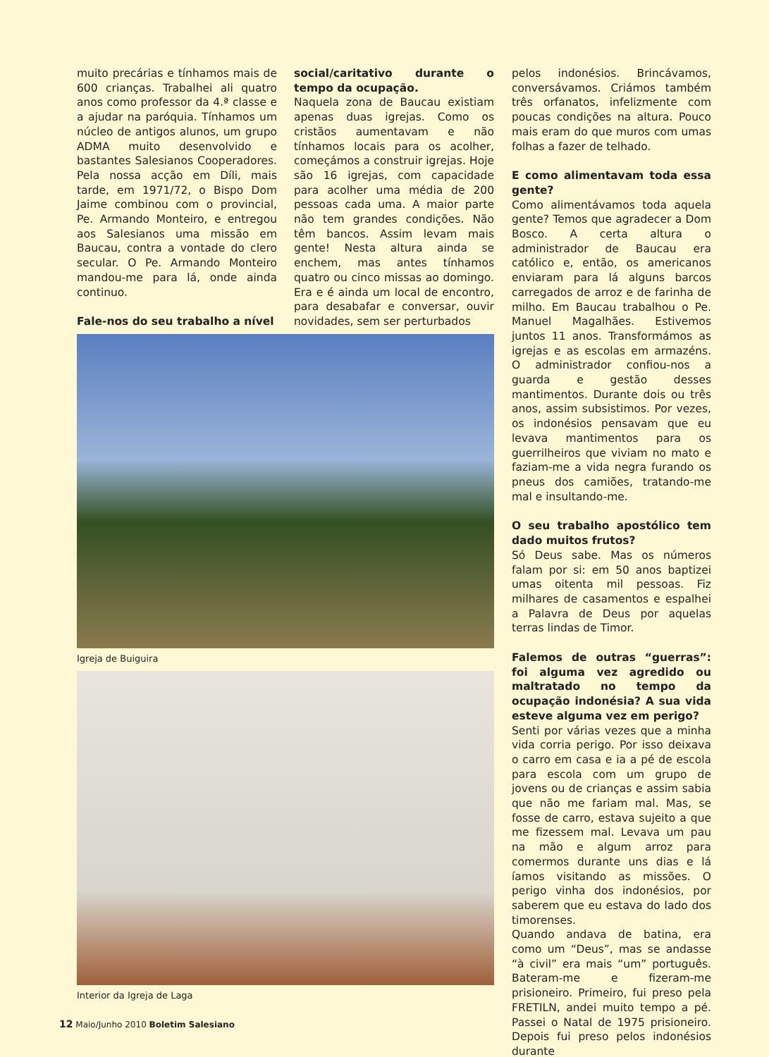muito precárias e tínhamos mais de 600 crianças. Trabalhei ali quatro anos como professor da 4.ª classe e a ajudar na paróquia. Tínhamos um núcleo de antigos alunos, um grupo ADMA muito desenvolvido e bastantes Salesianos Cooperadores. Pela nossa acção em Díli, mais tarde, em 1971/72, o Bispo Dom Jaime combinou com o provincial, Pe. Armando Monteiro, e entregou aos Salesianos uma missão em Baucau, contra a vontade do clero secular. O Pe. Armando Monteiro mandou-me para lá, onde ainda continuo.
Fale-nos do seu trabalho a nível
social/caritativo durante o tempo da ocupação.
Naquela zona de Baucau existiam apenas duas igrejas. Como os cristãos aumentavam e não tínhamos locais para os acolher, começámos a construir igrejas. Hoje são 16 igrejas, com capacidade para acolher uma média de 200 pessoas cada uma. A maior parte não tem grandes condições. Não têm bancos. Assim levam mais gente! Nesta altura ainda se enchem, mas antes tínhamos quatro ou cinco missas ao domingo. Era e é ainda um local de encontro, para desabafar e conversar, ouvir novidades, sem ser perturbados
Igreja de Buiguira
Interior da Igreja de Laga
pelos indonésios. Brincávamos, conversávamos. Criámos também três orfanatos, infelizmente com poucas condições na altura. Pouco mais eram do que muros com umas folhas a fazer de telhado.
E como alimentavam toda essa gente?
Como alimentávamos toda aquela gente? Temos que agradecer a Dom Bosco. A certa altura o administrador de Baucau era católico e, então, os americanos enviaram para lá alguns barcos carregados de arroz e de farinha de milho. Em Baucau trabalhou o Pe. Manuel Magalhães. Estivemos juntos 11 anos. Transformámos as igrejas e as escolas em armazéns. O administrador confiou-nos a guarda e gestão desses mantimentos. Durante dois ou três anos, assim subsistimos. Por vezes, os indonésios pensavam que eu levava mantimentos para os guerrilheiros que viviam no mato e faziam-me a vida negra furando os pneus dos camiões, tratando-me mal e insultando-me.
O seu trabalho apostólico tem dado muitos frutos?
Só Deus sabe. Mas os números falam por si: em 50 anos baptizei umas oitenta mil pessoas. Fiz milhares de casamentos e espalhei a Palavra de Deus por aquelas terras lindas de Timor.
Falemos de outras “guerras”: foi alguma vez agredido ou maltratado no tempo da ocupação indonésia? A sua vida esteve alguma vez em perigo?
Senti por várias vezes que a minha vida corria perigo. Por isso deixava o carro em casa e ia a pé de escola para escola com um grupo de jovens ou de crianças e assim sabia que não me fariam mal. Mas, se fosse de carro, estava sujeito a que me fizessem mal. Levava um pau na mão e algum arroz para comermos durante uns dias e lá íamos visitando as missões. O perigo vinha dos indonésios, por saberem que eu estava do lado dos timorenses.
Quando andava de batina, era como um “Deus”, mas se andasse “à civil” era mais “um” português. Bateram-me e fizeram-me prisioneiro. Primeiro, fui preso pela FRETILN, andei muito tempo a pé. Passei o Natal de 1975 prisioneiro. Depois fui preso pelos indonésios durante
12 Maio/Junho 2010 Boletim Salesiano